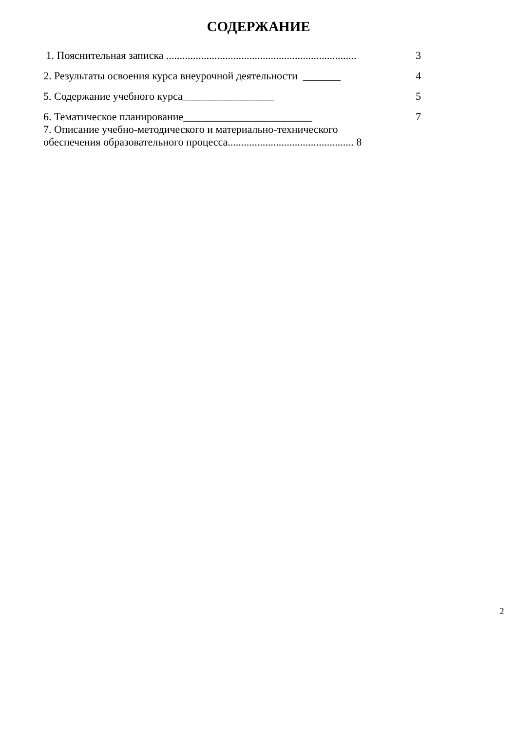СОДЕРЖАНИЕ
1. Пояснительная записка ....................................................................... 3
2. Результаты освоения курса внеурочной деятельности _______ 4
5. Содержание учебного курса_________________ 5
6. Тематическое планирование________________________ 7
7. Описание учебно-методического и материально-технического
обеспечения образовательного процесса............................................... 8
2